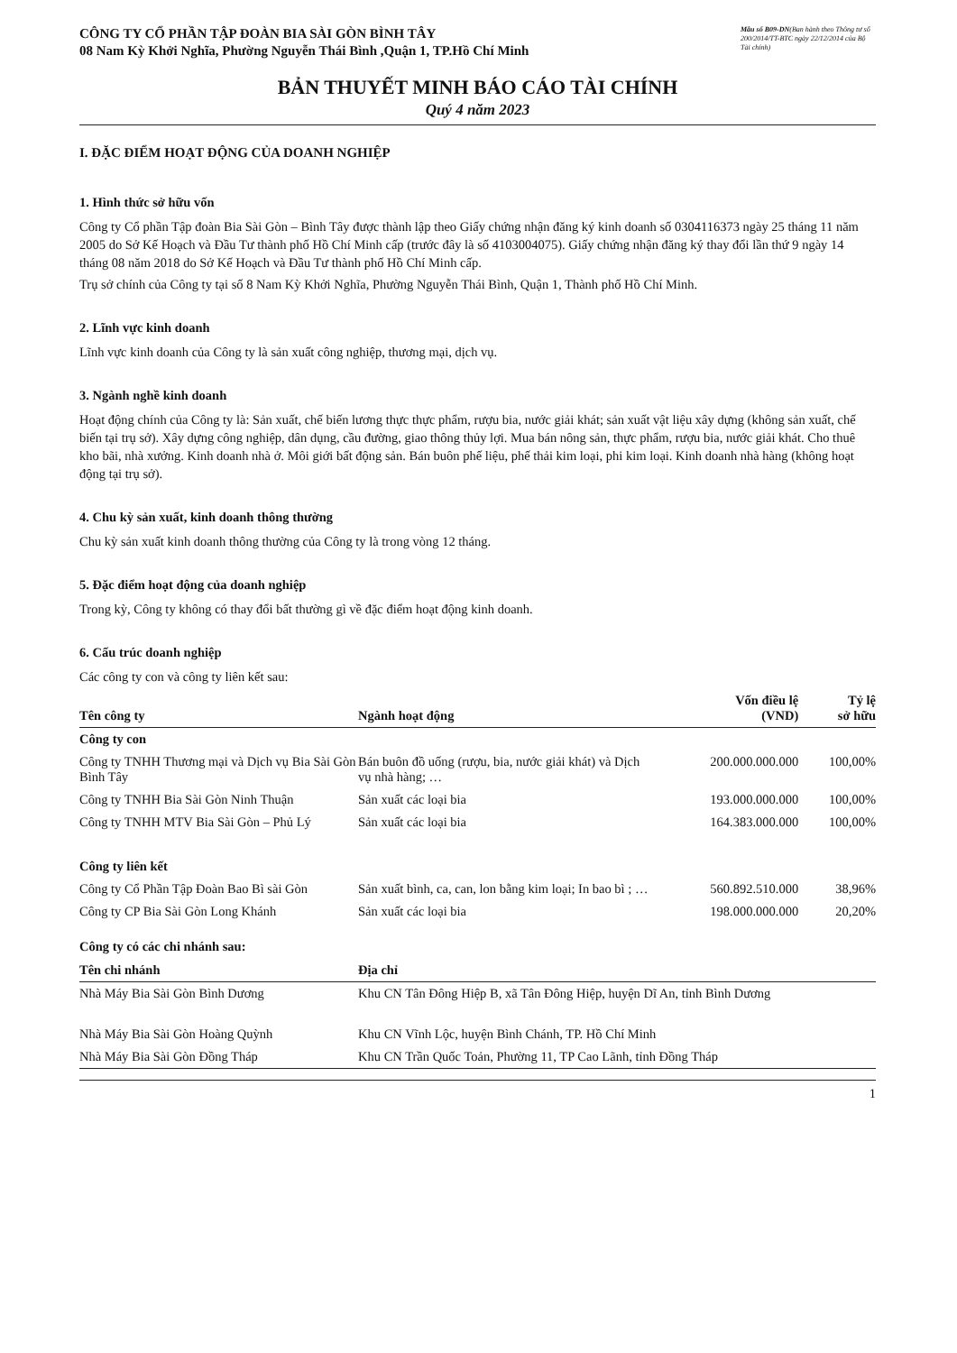CÔNG TY CỔ PHẦN TẬP ĐOÀN BIA SÀI GÒN BÌNH TÂY
08 Nam Kỳ Khởi Nghĩa, Phường Nguyễn Thái Bình ,Quận 1, TP.Hồ Chí Minh
Mẫu số B09-DN(Ban hành theo Thông tư số 200/2014/TT-BTC ngày 22/12/2014 của Bộ Tài chính)
BẢN THUYẾT MINH BÁO CÁO TÀI CHÍNH
Quý 4 năm 2023
I. ĐẶC ĐIỂM HOẠT ĐỘNG CỦA DOANH NGHIỆP
1. Hình thức sở hữu vốn
Công ty Cổ phần Tập đoàn Bia Sài Gòn – Bình Tây được thành lập theo Giấy chứng nhận đăng ký kinh doanh số 0304116373 ngày 25 tháng 11 năm 2005 do Sở Kế Hoạch và Đầu Tư thành phố Hồ Chí Minh cấp (trước đây là số 4103004075). Giấy chứng nhận đăng ký thay đổi lần thứ 9 ngày 14 tháng 08 năm 2018 do Sở Kế Hoạch và Đầu Tư thành phố Hồ Chí Minh cấp.
Trụ sở chính của Công ty tại số 8 Nam Kỳ Khởi Nghĩa, Phường Nguyễn Thái Bình, Quận 1, Thành phố Hồ Chí Minh.
2. Lĩnh vực kinh doanh
Lĩnh vực kinh doanh của Công ty là sản xuất công nghiệp, thương mại, dịch vụ.
3. Ngành nghề kinh doanh
Hoạt động chính của Công ty là: Sản xuất, chế biến lương thực thực phẩm, rượu bia, nước giải khát; sản xuất vật liệu xây dựng (không sản xuất, chế biến tại trụ sở). Xây dựng công nghiệp, dân dụng, cầu đường, giao thông thủy lợi. Mua bán nông sản, thực phẩm, rượu bia, nước giải khát. Cho thuê kho bãi, nhà xưởng. Kinh doanh nhà ở. Môi giới bất động sản. Bán buôn phế liệu, phế thải kim loại, phi kim loại. Kinh doanh nhà hàng (không hoạt động tại trụ sở).
4. Chu kỳ sản xuất, kinh doanh thông thường
Chu kỳ sản xuất kinh doanh thông thường của Công ty là trong vòng 12 tháng.
5. Đặc điểm hoạt động của doanh nghiệp
Trong kỳ, Công ty không có thay đổi bất thường gì về đặc điểm hoạt động kinh doanh.
6. Cấu trúc doanh nghiệp
Các công ty con và công ty liên kết sau:
| Tên công ty | Ngành hoạt động | Vốn điều lệ (VND) | Tỷ lệ sở hữu |
| --- | --- | --- | --- |
| Công ty con | | | |
| Công ty TNHH Thương mại và Dịch vụ Bia Sài Gòn Bình Tây | Bán buôn đồ uống (rượu, bia, nước giải khát) và Dịch vụ nhà hàng; … | 200.000.000.000 | 100,00% |
| Công ty TNHH Bia Sài Gòn Ninh Thuận | Sản xuất các loại bia | 193.000.000.000 | 100,00% |
| Công ty TNHH MTV Bia Sài Gòn – Phủ Lý | Sản xuất các loại bia | 164.383.000.000 | 100,00% |
| Công ty liên kết | | | |
| Công ty Cổ Phần Tập Đoàn Bao Bì sài Gòn | Sản xuất bình, ca, can, lon bằng kim loại; In bao bì ; … | 560.892.510.000 | 38,96% |
| Công ty CP Bia Sài Gòn Long Khánh | Sản xuất các loại bia | 198.000.000.000 | 20,20% |
Công ty có các chi nhánh sau:
| Tên chi nhánh | Địa chỉ |
| --- | --- |
| Nhà Máy Bia Sài Gòn Bình Dương | Khu CN Tân Đông Hiệp B, xã Tân Đông Hiệp, huyện Dĩ An, tỉnh Bình Dương |
| Nhà Máy Bia Sài Gòn Hoàng Quỳnh | Khu CN Vĩnh Lộc, huyện Bình Chánh, TP. Hồ Chí Minh |
| Nhà Máy Bia Sài Gòn Đồng Tháp | Khu CN Trần Quốc Toản, Phường 11, TP Cao Lãnh, tỉnh Đồng Tháp |
1